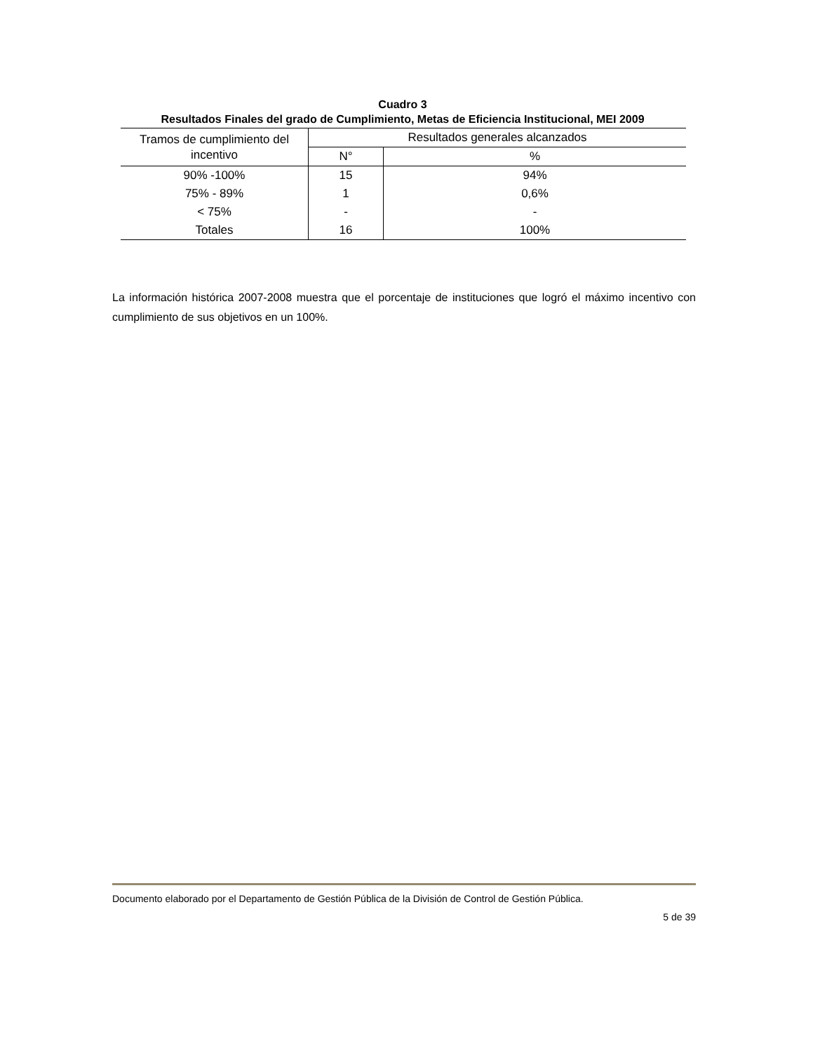Cuadro 3
Resultados Finales del grado de Cumplimiento, Metas de Eficiencia Institucional, MEI 2009
| Tramos de cumplimiento del incentivo | Resultados generales alcanzados | |
| --- | --- | --- |
| | N° | % |
| 90% -100% | 15 | 94% |
| 75% - 89% | 1 | 0,6% |
| < 75% | - | - |
| Totales | 16 | 100% |
La información histórica 2007-2008 muestra que el porcentaje de instituciones que logró el máximo incentivo con cumplimiento de sus objetivos en un 100%.
Documento elaborado por el Departamento de Gestión Pública de la División de Control de Gestión Pública.
5 de 39